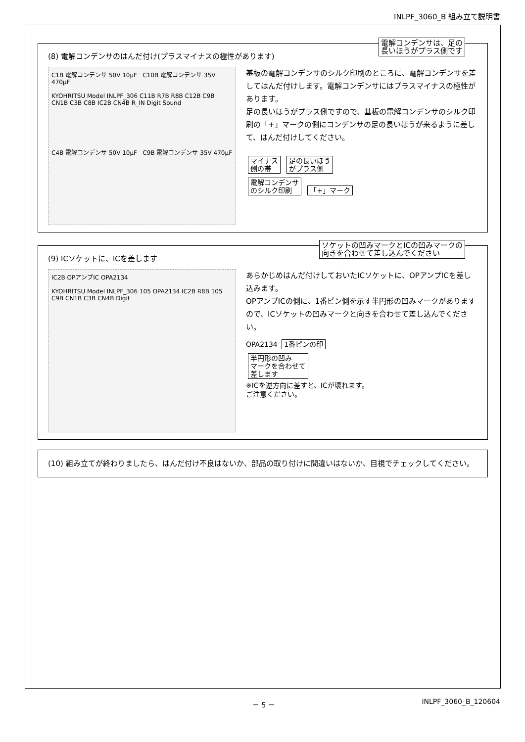INLPF_3060_B 組み立て説明書
電解コンデンサは、足の
長いほうがプラス側です
(8) 電解コンデンサのはんだ付け(プラスマイナスの極性があります)
C1B 電解コンデンサ 50V 10μF C10B 電解コンデンサ 35V 470μF
KYOHRITSU Model INLPF_306 C11B R7B R8B C12B C9B CN1B C3B C8B IC2B CN4B R_IN Digit Sound
C4B 電解コンデンサ 50V 10μF C9B 電解コンデンサ 35V 470μF
基板の電解コンデンサのシルク印刷のところに、電解コンデンサを差してはんだ付けします。電解コンデンサにはプラスマイナスの極性があります。
足の長いほうがプラス側ですので、基板の電解コンデンサのシルク印刷の「+」マークの側にコンデンサの足の長いほうが来るように差して、はんだ付けしてください。
マイナス
側の帯 足の長いほう
がプラス側
電解コンデンサ
のシルク印刷 「+」マーク
ソケットの凹みマークとICの凹みマークの
向きを合わせて差し込んでください
(9) ICソケットに、ICを差します
IC2B OPアンプIC OPA2134
KYOHRITSU Model INLPF_306 105 OPA2134 IC2B R8B 105 C9B CN1B C3B CN4B Digit
あらかじめはんだ付けしておいたICソケットに、OPアンプICを差し込みます。
OPアンプICの側に、1番ピン側を示す半円形の凹みマークがありますので、ICソケットの凹みマークと向きを合わせて差し込んでください。
OPA2134 1番ピンの印
半円形の凹み
マークを合わせて
差します
※ICを逆方向に差すと、ICが壊れます。
ご注意ください。
(10) 組み立てが終わりましたら、はんだ付け不良はないか、部品の取り付けに間違いはないか、目視でチェックしてください。
－ 5 － INLPF_3060_B_120604